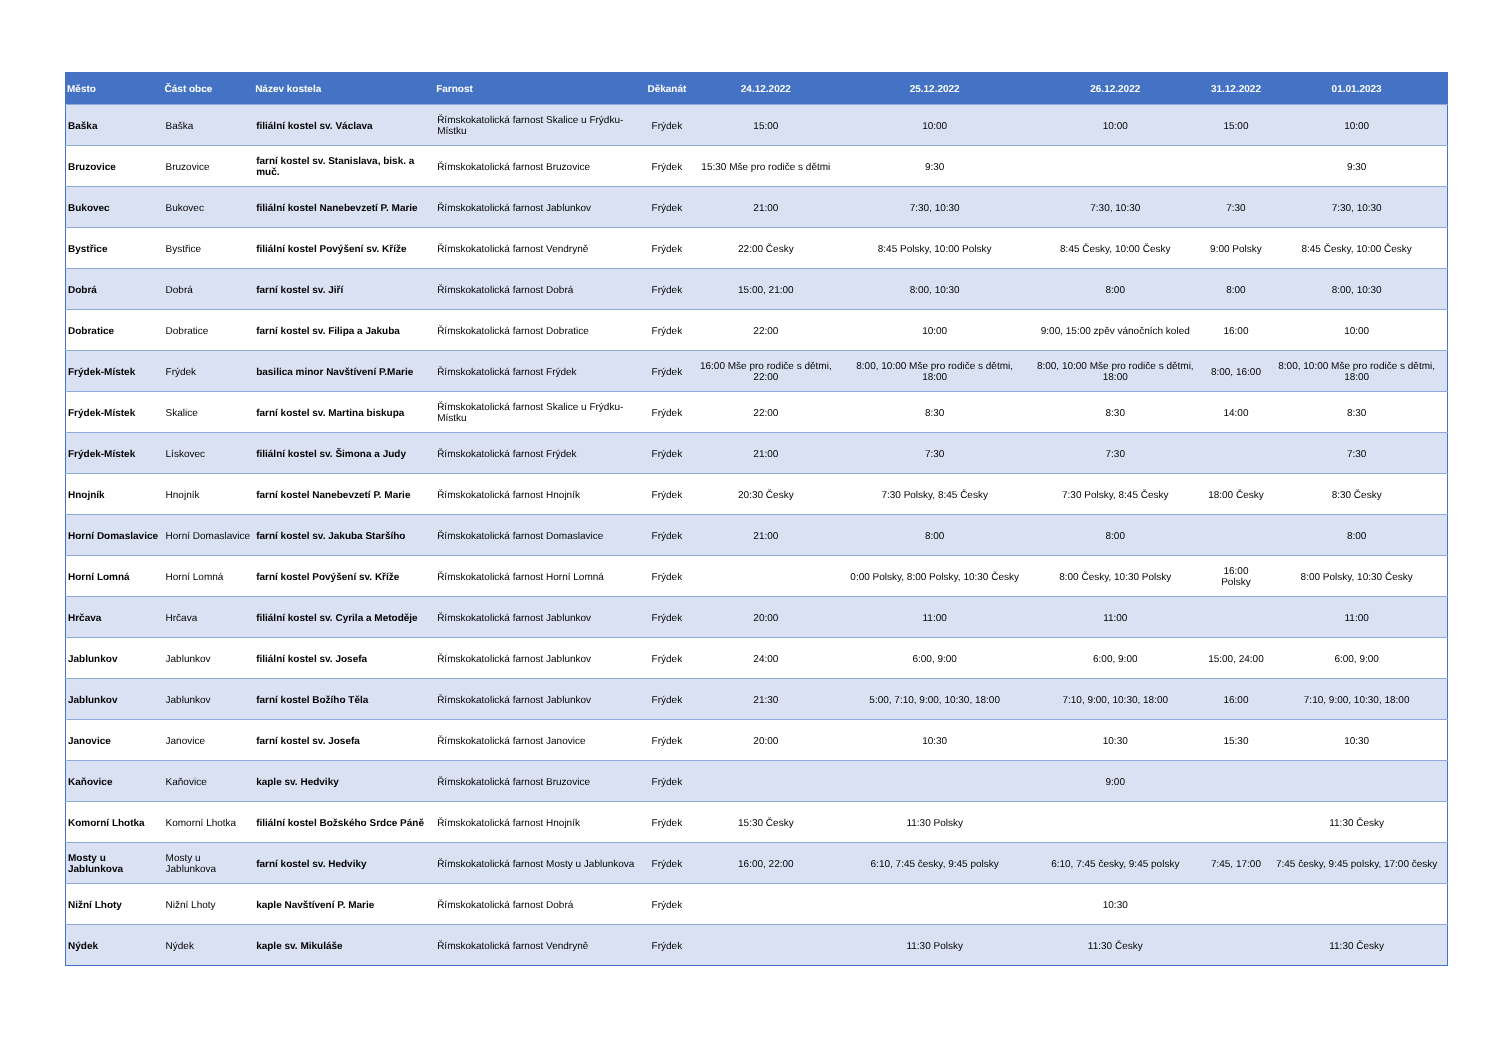| Město | Část obce | Název kostela | Farnost | Děkanát | 24.12.2022 | 25.12.2022 | 26.12.2022 | 31.12.2022 | 01.01.2023 |
| --- | --- | --- | --- | --- | --- | --- | --- | --- | --- |
| Baška | Baška | filiální kostel sv. Václava | Římskokatolická farnost Skalice u Frýdku-Místku | Frýdek | 15:00 | 10:00 | 10:00 | 15:00 | 10:00 |
| Bruzovice | Bruzovice | farní kostel sv. Stanislava, bisk. a muč. | Římskokatolická farnost Bruzovice | Frýdek | 15:30 Mše pro rodiče s dětmi | 9:30 | | | 9:30 |
| Bukovec | Bukovec | filiální kostel Nanebevzetí P. Marie | Římskokatolická farnost Jablunkov | Frýdek | 21:00 | 7:30, 10:30 | 7:30, 10:30 | 7:30 | 7:30, 10:30 |
| Bystřice | Bystřice | filiální kostel Povýšení sv. Kříže | Římskokatolická farnost Vendryně | Frýdek | 22:00 Česky | 8:45 Polsky, 10:00 Polsky | 8:45 Česky, 10:00 Česky | 9:00 Polsky | 8:45 Česky, 10:00 Česky |
| Dobrá | Dobrá | farní kostel sv. Jiří | Římskokatolická farnost Dobrá | Frýdek | 15:00, 21:00 | 8:00, 10:30 | 8:00 | 8:00 | 8:00, 10:30 |
| Dobratice | Dobratice | farní kostel sv. Filipa a Jakuba | Římskokatolická farnost Dobratice | Frýdek | 22:00 | 10:00 | 9:00, 15:00 zpěv vánočních koled | 16:00 | 10:00 |
| Frýdek-Místek | Frýdek | basilica minor Navštívení P.Marie | Římskokatolická farnost Frýdek | Frýdek | 16:00 Mše pro rodiče s dětmi, 22:00 | 8:00, 10:00 Mše pro rodiče s dětmi, 18:00 | 8:00, 10:00 Mše pro rodiče s dětmi, 18:00 | 8:00, 16:00 | 8:00, 10:00 Mše pro rodiče s dětmi, 18:00 |
| Frýdek-Místek | Skalice | farní kostel sv. Martina biskupa | Římskokatolická farnost Skalice u Frýdku-Místku | Frýdek | 22:00 | 8:30 | 8:30 | 14:00 | 8:30 |
| Frýdek-Místek | Lískovec | filiální kostel sv. Šimona a Judy | Římskokatolická farnost Frýdek | Frýdek | 21:00 | 7:30 | 7:30 | | 7:30 |
| Hnojník | Hnojník | farní kostel Nanebevzetí P. Marie | Římskokatolická farnost Hnojník | Frýdek | 20:30 Česky | 7:30 Polsky, 8:45 Česky | 7:30 Polsky, 8:45 Česky | 18:00 Česky | 8:30 Česky |
| Horní Domaslavice | Horní Domaslavice | farní kostel sv. Jakuba Staršího | Římskokatolická farnost Domaslavice | Frýdek | 21:00 | 8:00 | 8:00 | | 8:00 |
| Horní Lomná | Horní Lomná | farní kostel Povýšení sv. Kříže | Římskokatolická farnost Horní Lomná | Frýdek | | 0:00 Polsky, 8:00 Polsky, 10:30 Česky | 8:00 Česky, 10:30 Polsky | 16:00 Polsky | 8:00 Polsky, 10:30 Česky |
| Hrčava | Hrčava | filiální kostel sv. Cyrila a Metoděje | Římskokatolická farnost Jablunkov | Frýdek | 20:00 | 11:00 | 11:00 | | 11:00 |
| Jablunkov | Jablunkov | filiální kostel sv. Josefa | Římskokatolická farnost Jablunkov | Frýdek | 24:00 | 6:00, 9:00 | 6:00, 9:00 | 15:00, 24:00 | 6:00, 9:00 |
| Jablunkov | Jablunkov | farní kostel Božího Těla | Římskokatolická farnost Jablunkov | Frýdek | 21:30 | 5:00, 7:10, 9:00, 10:30, 18:00 | 7:10, 9:00, 10:30, 18:00 | 16:00 | 7:10, 9:00, 10:30, 18:00 |
| Janovice | Janovice | farní kostel sv. Josefa | Římskokatolická farnost Janovice | Frýdek | 20:00 | 10:30 | 10:30 | 15:30 | 10:30 |
| Kaňovice | Kaňovice | kaple sv. Hedviky | Římskokatolická farnost Bruzovice | Frýdek | | | 9:00 | | |
| Komorní Lhotka | Komorní Lhotka | filiální kostel Božského Srdce Páně | Římskokatolická farnost Hnojník | Frýdek | 15:30 Česky | 11:30 Polsky | | | 11:30 Česky |
| Mosty u Jablunkova | Mosty u Jablunkova | farní kostel sv. Hedviky | Římskokatolická farnost Mosty u Jablunkova | Frýdek | 16:00, 22:00 | 6:10, 7:45 česky, 9:45 polsky | 6:10, 7:45 česky, 9:45 polsky | 7:45, 17:00 | 7:45 česky, 9:45 polsky, 17:00 česky |
| Nižní Lhoty | Nižní Lhoty | kaple Navštívení P. Marie | Římskokatolická farnost Dobrá | Frýdek | | | 10:30 | | |
| Nýdek | Nýdek | kaple sv. Mikuláše | Římskokatolická farnost Vendryně | Frýdek | | 11:30 Polsky | 11:30 Česky | | 11:30 Česky |